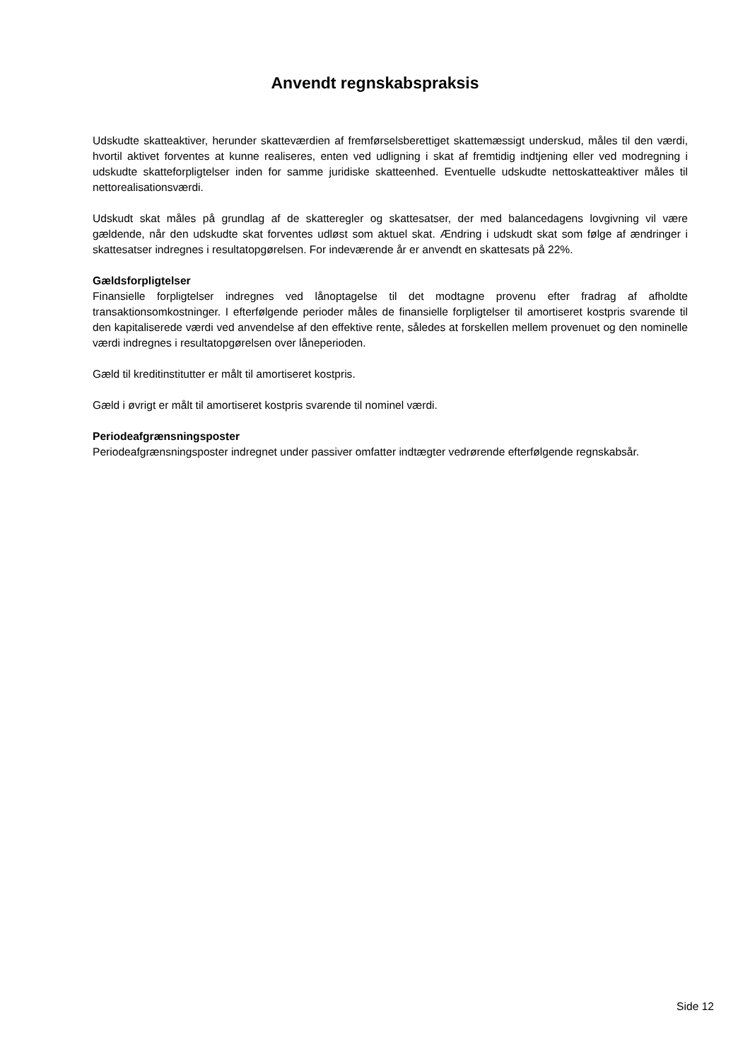Anvendt regnskabspraksis
Udskudte skatteaktiver, herunder skatteværdien af fremførselsberettiget skattemæssigt underskud, måles til den værdi, hvortil aktivet forventes at kunne realiseres, enten ved udligning i skat af fremtidig indtjening eller ved modregning i udskudte skatteforpligtelser inden for samme juridiske skatteenhed. Eventuelle udskudte nettoskatteaktiver måles til nettorealisationsværdi.
Udskudt skat måles på grundlag af de skatteregler og skattesatser, der med balancedagens lovgivning vil være gældende, når den udskudte skat forventes udløst som aktuel skat. Ændring i udskudt skat som følge af ændringer i skattesatser indregnes i resultatopgørelsen. For indeværende år er anvendt en skattesats på 22%.
Gældsforpligtelser
Finansielle forpligtelser indregnes ved lånoptagelse til det modtagne provenu efter fradrag af afholdte transaktionsomkostninger. I efterfølgende perioder måles de finansielle forpligtelser til amortiseret kostpris svarende til den kapitaliserede værdi ved anvendelse af den effektive rente, således at forskellen mellem provenuet og den nominelle værdi indregnes i resultatopgørelsen over låneperioden.
Gæld til kreditinstitutter er målt til amortiseret kostpris.
Gæld i øvrigt er målt til amortiseret kostpris svarende til nominel værdi.
Periodeafgrænsningsposter
Periodeafgrænsningsposter indregnet under passiver omfatter indtægter vedrørende efterfølgende regnskabsår.
Side 12